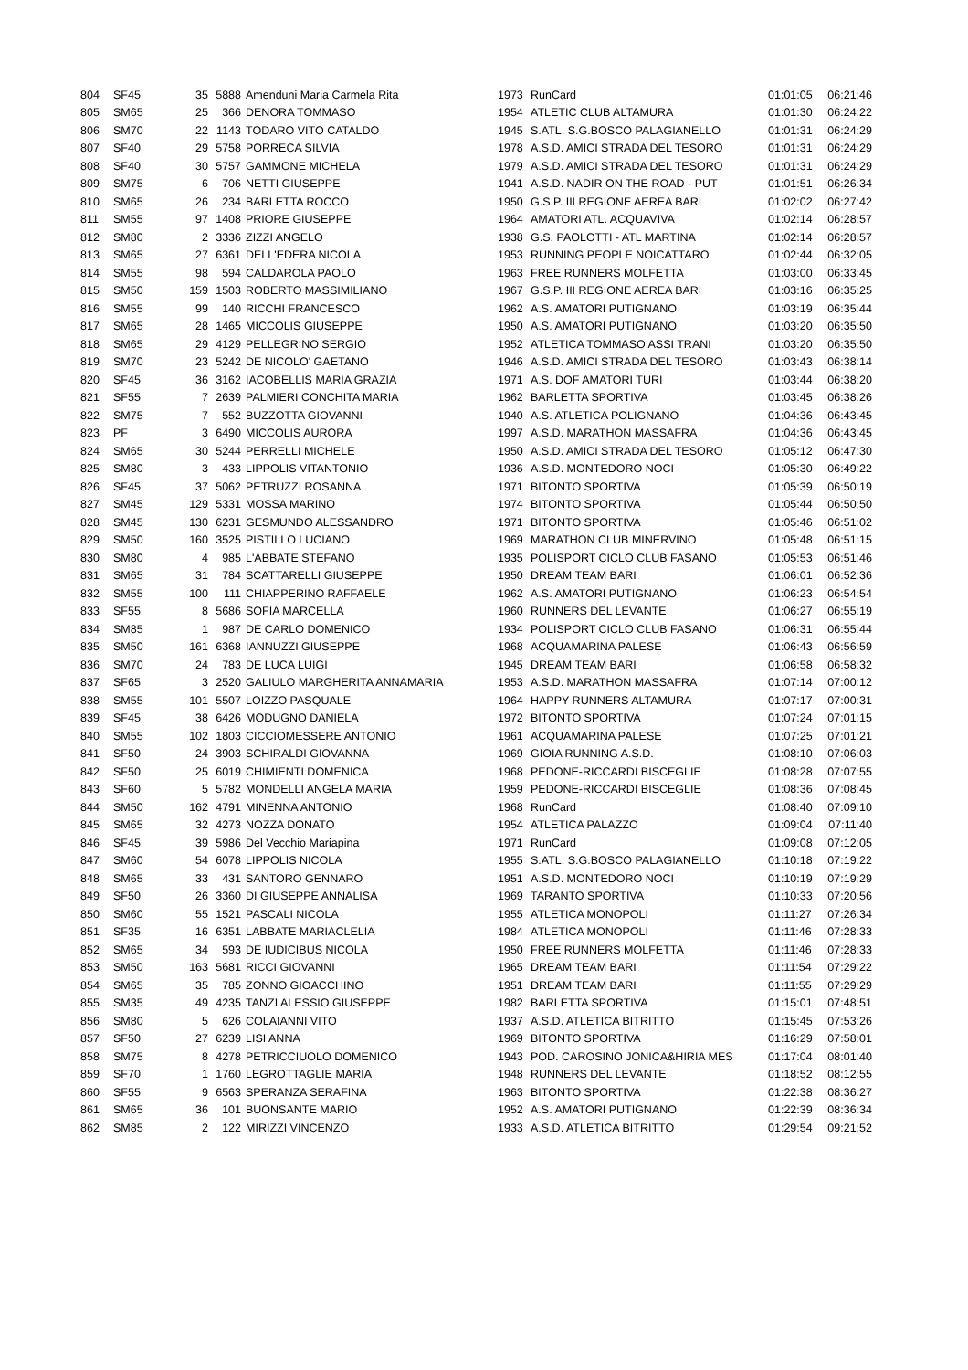| 804 | SF45 | 35 | 5888 | Amenduni Maria Carmela Rita | 1973 | RunCard | 01:01:05 | 06:21:46 |
| 805 | SM65 | 25 | 366 | DENORA TOMMASO | 1954 | ATLETIC CLUB ALTAMURA | 01:01:30 | 06:24:22 |
| 806 | SM70 | 22 | 1143 | TODARO VITO CATALDO | 1945 | S.ATL. S.G.BOSCO PALAGIANELLO | 01:01:31 | 06:24:29 |
| 807 | SF40 | 29 | 5758 | PORRECA SILVIA | 1978 | A.S.D. AMICI STRADA DEL TESORO | 01:01:31 | 06:24:29 |
| 808 | SF40 | 30 | 5757 | GAMMONE MICHELA | 1979 | A.S.D. AMICI STRADA DEL TESORO | 01:01:31 | 06:24:29 |
| 809 | SM75 | 6 | 706 | NETTI GIUSEPPE | 1941 | A.S.D. NADIR ON THE ROAD - PUT | 01:01:51 | 06:26:34 |
| 810 | SM65 | 26 | 234 | BARLETTA ROCCO | 1950 | G.S.P. III REGIONE AEREA BARI | 01:02:02 | 06:27:42 |
| 811 | SM55 | 97 | 1408 | PRIORE GIUSEPPE | 1964 | AMATORI ATL. ACQUAVIVA | 01:02:14 | 06:28:57 |
| 812 | SM80 | 2 | 3336 | ZIZZI ANGELO | 1938 | G.S. PAOLOTTI - ATL MARTINA | 01:02:14 | 06:28:57 |
| 813 | SM65 | 27 | 6361 | DELL'EDERA NICOLA | 1953 | RUNNING PEOPLE NOICATTARO | 01:02:44 | 06:32:05 |
| 814 | SM55 | 98 | 594 | CALDAROLA PAOLO | 1963 | FREE RUNNERS MOLFETTA | 01:03:00 | 06:33:45 |
| 815 | SM50 | 159 | 1503 | ROBERTO MASSIMILIANO | 1967 | G.S.P. III REGIONE AEREA BARI | 01:03:16 | 06:35:25 |
| 816 | SM55 | 99 | 140 | RICCHI FRANCESCO | 1962 | A.S. AMATORI PUTIGNANO | 01:03:19 | 06:35:44 |
| 817 | SM65 | 28 | 1465 | MICCOLIS GIUSEPPE | 1950 | A.S. AMATORI PUTIGNANO | 01:03:20 | 06:35:50 |
| 818 | SM65 | 29 | 4129 | PELLEGRINO SERGIO | 1952 | ATLETICA TOMMASO ASSI TRANI | 01:03:20 | 06:35:50 |
| 819 | SM70 | 23 | 5242 | DE NICOLO' GAETANO | 1946 | A.S.D. AMICI STRADA DEL TESORO | 01:03:43 | 06:38:14 |
| 820 | SF45 | 36 | 3162 | IACOBELLIS MARIA GRAZIA | 1971 | A.S. DOF AMATORI TURI | 01:03:44 | 06:38:20 |
| 821 | SF55 | 7 | 2639 | PALMIERI CONCHITA MARIA | 1962 | BARLETTA SPORTIVA | 01:03:45 | 06:38:26 |
| 822 | SM75 | 7 | 552 | BUZZOTTA GIOVANNI | 1940 | A.S. ATLETICA POLIGNANO | 01:04:36 | 06:43:45 |
| 823 | PF | 3 | 6490 | MICCOLIS AURORA | 1997 | A.S.D. MARATHON MASSAFRA | 01:04:36 | 06:43:45 |
| 824 | SM65 | 30 | 5244 | PERRELLI MICHELE | 1950 | A.S.D. AMICI STRADA DEL TESORO | 01:05:12 | 06:47:30 |
| 825 | SM80 | 3 | 433 | LIPPOLIS VITANTONIO | 1936 | A.S.D. MONTEDORO NOCI | 01:05:30 | 06:49:22 |
| 826 | SF45 | 37 | 5062 | PETRUZZI ROSANNA | 1971 | BITONTO SPORTIVA | 01:05:39 | 06:50:19 |
| 827 | SM45 | 129 | 5331 | MOSSA MARINO | 1974 | BITONTO SPORTIVA | 01:05:44 | 06:50:50 |
| 828 | SM45 | 130 | 6231 | GESMUNDO ALESSANDRO | 1971 | BITONTO SPORTIVA | 01:05:46 | 06:51:02 |
| 829 | SM50 | 160 | 3525 | PISTILLO LUCIANO | 1969 | MARATHON CLUB MINERVINO | 01:05:48 | 06:51:15 |
| 830 | SM80 | 4 | 985 | L'ABBATE STEFANO | 1935 | POLISPORT CICLO CLUB FASANO | 01:05:53 | 06:51:46 |
| 831 | SM65 | 31 | 784 | SCATTARELLI GIUSEPPE | 1950 | DREAM TEAM BARI | 01:06:01 | 06:52:36 |
| 832 | SM55 | 100 | 111 | CHIAPPERINO RAFFAELE | 1962 | A.S. AMATORI PUTIGNANO | 01:06:23 | 06:54:54 |
| 833 | SF55 | 8 | 5686 | SOFIA MARCELLA | 1960 | RUNNERS DEL LEVANTE | 01:06:27 | 06:55:19 |
| 834 | SM85 | 1 | 987 | DE CARLO DOMENICO | 1934 | POLISPORT CICLO CLUB FASANO | 01:06:31 | 06:55:44 |
| 835 | SM50 | 161 | 6368 | IANNUZZI GIUSEPPE | 1968 | ACQUAMARINA PALESE | 01:06:43 | 06:56:59 |
| 836 | SM70 | 24 | 783 | DE LUCA LUIGI | 1945 | DREAM TEAM BARI | 01:06:58 | 06:58:32 |
| 837 | SF65 | 3 | 2520 | GALIULO MARGHERITA ANNAMARIA | 1953 | A.S.D. MARATHON MASSAFRA | 01:07:14 | 07:00:12 |
| 838 | SM55 | 101 | 5507 | LOIZZO PASQUALE | 1964 | HAPPY RUNNERS ALTAMURA | 01:07:17 | 07:00:31 |
| 839 | SF45 | 38 | 6426 | MODUGNO DANIELA | 1972 | BITONTO SPORTIVA | 01:07:24 | 07:01:15 |
| 840 | SM55 | 102 | 1803 | CICCIOMESSERE ANTONIO | 1961 | ACQUAMARINA PALESE | 01:07:25 | 07:01:21 |
| 841 | SF50 | 24 | 3903 | SCHIRALDI GIOVANNA | 1969 | GIOIA RUNNING A.S.D. | 01:08:10 | 07:06:03 |
| 842 | SF50 | 25 | 6019 | CHIMIENTI DOMENICA | 1968 | PEDONE-RICCARDI BISCEGLIE | 01:08:28 | 07:07:55 |
| 843 | SF60 | 5 | 5782 | MONDELLI ANGELA MARIA | 1959 | PEDONE-RICCARDI BISCEGLIE | 01:08:36 | 07:08:45 |
| 844 | SM50 | 162 | 4791 | MINENNA ANTONIO | 1968 | RunCard | 01:08:40 | 07:09:10 |
| 845 | SM65 | 32 | 4273 | NOZZA DONATO | 1954 | ATLETICA PALAZZO | 01:09:04 | 07:11:40 |
| 846 | SF45 | 39 | 5986 | Del Vecchio Mariapina | 1971 | RunCard | 01:09:08 | 07:12:05 |
| 847 | SM60 | 54 | 6078 | LIPPOLIS NICOLA | 1955 | S.ATL. S.G.BOSCO PALAGIANELLO | 01:10:18 | 07:19:22 |
| 848 | SM65 | 33 | 431 | SANTORO GENNARO | 1951 | A.S.D. MONTEDORO NOCI | 01:10:19 | 07:19:29 |
| 849 | SF50 | 26 | 3360 | DI GIUSEPPE ANNALISA | 1969 | TARANTO SPORTIVA | 01:10:33 | 07:20:56 |
| 850 | SM60 | 55 | 1521 | PASCALI NICOLA | 1955 | ATLETICA MONOPOLI | 01:11:27 | 07:26:34 |
| 851 | SF35 | 16 | 6351 | LABBATE MARIACLELIA | 1984 | ATLETICA MONOPOLI | 01:11:46 | 07:28:33 |
| 852 | SM65 | 34 | 593 | DE IUDICIBUS NICOLA | 1950 | FREE RUNNERS MOLFETTA | 01:11:46 | 07:28:33 |
| 853 | SM50 | 163 | 5681 | RICCI GIOVANNI | 1965 | DREAM TEAM BARI | 01:11:54 | 07:29:22 |
| 854 | SM65 | 35 | 785 | ZONNO GIOACCHINO | 1951 | DREAM TEAM BARI | 01:11:55 | 07:29:29 |
| 855 | SM35 | 49 | 4235 | TANZI ALESSIO GIUSEPPE | 1982 | BARLETTA SPORTIVA | 01:15:01 | 07:48:51 |
| 856 | SM80 | 5 | 626 | COLAIANNI VITO | 1937 | A.S.D. ATLETICA BITRITTO | 01:15:45 | 07:53:26 |
| 857 | SF50 | 27 | 6239 | LISI ANNA | 1969 | BITONTO SPORTIVA | 01:16:29 | 07:58:01 |
| 858 | SM75 | 8 | 4278 | PETRICCIUOLO DOMENICO | 1943 | POD. CAROSINO JONICA&HIRIA MES | 01:17:04 | 08:01:40 |
| 859 | SF70 | 1 | 1760 | LEGROTTAGLIE MARIA | 1948 | RUNNERS DEL LEVANTE | 01:18:52 | 08:12:55 |
| 860 | SF55 | 9 | 6563 | SPERANZA SERAFINA | 1963 | BITONTO SPORTIVA | 01:22:38 | 08:36:27 |
| 861 | SM65 | 36 | 101 | BUONSANTE MARIO | 1952 | A.S. AMATORI PUTIGNANO | 01:22:39 | 08:36:34 |
| 862 | SM85 | 2 | 122 | MIRIZZI VINCENZO | 1933 | A.S.D. ATLETICA BITRITTO | 01:29:54 | 09:21:52 |